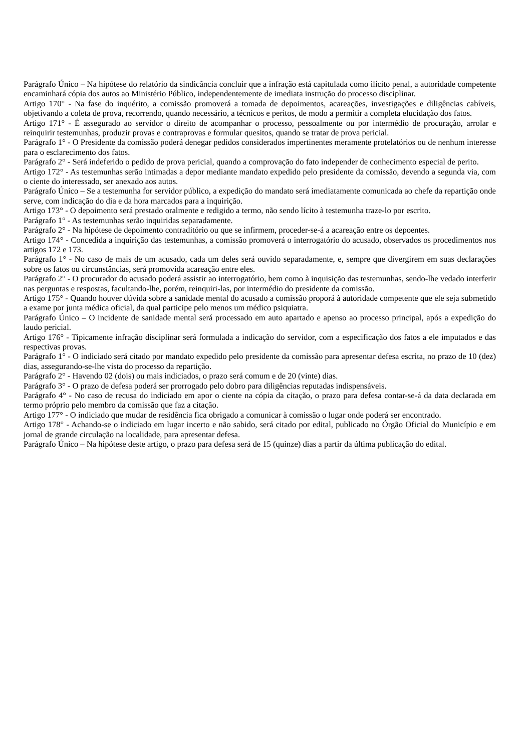Parágrafo Único – Na hipótese do relatório da sindicância concluir que a infração está capitulada como ilícito penal, a autoridade competente encaminhará cópia dos autos ao Ministério Público, independentemente de imediata instrução do processo disciplinar.
Artigo 170° - Na fase do inquérito, a comissão promoverá a tomada de depoimentos, acareações, investigações e diligências cabíveis, objetivando a coleta de prova, recorrendo, quando necessário, a técnicos e peritos, de modo a permitir a completa elucidação dos fatos.
Artigo 171° - É assegurado ao servidor o direito de acompanhar o processo, pessoalmente ou por intermédio de procuração, arrolar e reinquirir testemunhas, produzir provas e contraprovas e formular quesitos, quando se tratar de prova pericial.
Parágrafo 1° - O Presidente da comissão poderá denegar pedidos considerados impertinentes meramente protelatórios ou de nenhum interesse para o esclarecimento dos fatos.
Parágrafo 2° - Será indeferido o pedido de prova pericial, quando a comprovação do fato independer de conhecimento especial de perito.
Artigo 172° - As testemunhas serão intimadas a depor mediante mandato expedido pelo presidente da comissão, devendo a segunda via, com o ciente do interessado, ser anexado aos autos.
Parágrafo Único – Se a testemunha for servidor público, a expedição do mandato será imediatamente comunicada ao chefe da repartição onde serve, com indicação do dia e da hora marcados para a inquirição.
Artigo 173° - O depoimento será prestado oralmente e redigido a termo, não sendo lícito à testemunha traze-lo por escrito.
Parágrafo 1° - As testemunhas serão inquiridas separadamente.
Parágrafo 2° - Na hipótese de depoimento contraditório ou que se infirmem, proceder-se-á a acareação entre os depoentes.
Artigo 174° - Concedida a inquirição das testemunhas, a comissão promoverá o interrogatório do acusado, observados os procedimentos nos artigos 172 e 173.
Parágrafo 1° - No caso de mais de um acusado, cada um deles será ouvido separadamente, e, sempre que divergirem em suas declarações sobre os fatos ou circunstâncias, será promovida acareação entre eles.
Parágrafo 2° - O procurador do acusado poderá assistir ao interrogatório, bem como à inquisição das testemunhas, sendo-lhe vedado interferir nas perguntas e respostas, facultando-lhe, porém, reinquiri-las, por intermédio do presidente da comissão.
Artigo 175° - Quando houver dúvida sobre a sanidade mental do acusado a comissão proporá à autoridade competente que ele seja submetido a exame por junta médica oficial, da qual participe pelo menos um médico psiquiatra.
Parágrafo Único – O incidente de sanidade mental será processado em auto apartado e apenso ao processo principal, após a expedição do laudo pericial.
Artigo 176° - Tipicamente infração disciplinar será formulada a indicação do servidor, com a especificação dos fatos a ele imputados e das respectivas provas.
Parágrafo 1° - O indiciado será citado por mandato expedido pelo presidente da comissão para apresentar defesa escrita, no prazo de 10 (dez) dias, assegurando-se-lhe vista do processo da repartição.
Parágrafo 2° - Havendo 02 (dois) ou mais indiciados, o prazo será comum e de 20 (vinte) dias.
Parágrafo 3° - O prazo de defesa poderá ser prorrogado pelo dobro para diligências reputadas indispensáveis.
Parágrafo 4° - No caso de recusa do indiciado em apor o ciente na cópia da citação, o prazo para defesa contar-se-á da data declarada em termo próprio pelo membro da comissão que faz a citação.
Artigo 177° - O indiciado que mudar de residência fica obrigado a comunicar à comissão o lugar onde poderá ser encontrado.
Artigo 178° - Achando-se o indiciado em lugar incerto e não sabido, será citado por edital, publicado no Órgão Oficial do Município e em jornal de grande circulação na localidade, para apresentar defesa.
Parágrafo Único – Na hipótese deste artigo, o prazo para defesa será de 15 (quinze) dias a partir da última publicação do edital.